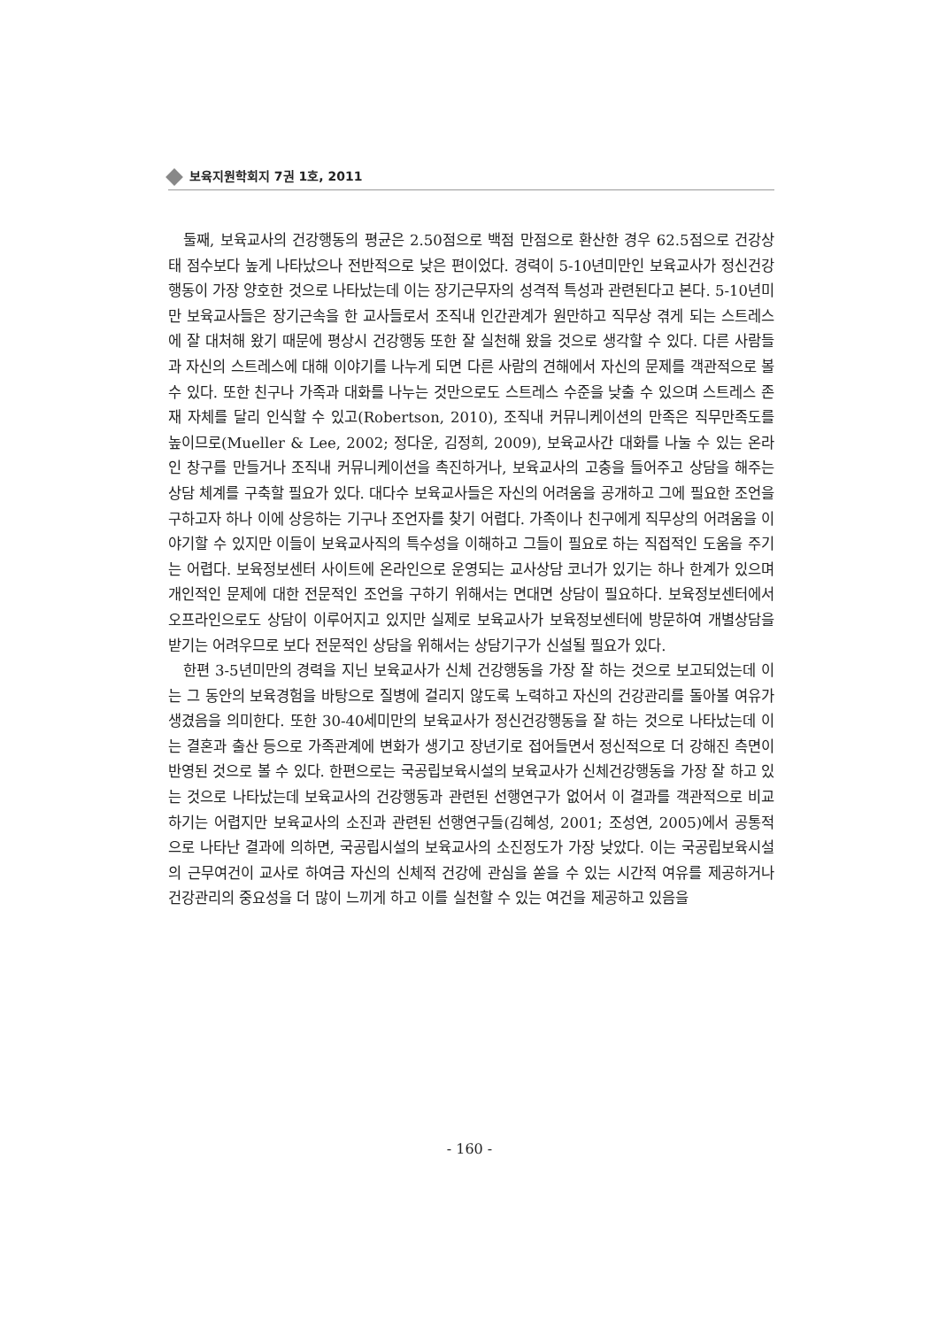보육지원학회지 7권 1호, 2011
둘째, 보육교사의 건강행동의 평균은 2.50점으로 백점 만점으로 환산한 경우 62.5점으로 건강상태 점수보다 높게 나타났으나 전반적으로 낮은 편이었다. 경력이 5-10년미만인 보육교사가 정신건강행동이 가장 양호한 것으로 나타났는데 이는 장기근무자의 성격적 특성과 관련된다고 본다. 5-10년미만 보육교사들은 장기근속을 한 교사들로서 조직내 인간관계가 원만하고 직무상 겪게 되는 스트레스에 잘 대처해 왔기 때문에 평상시 건강행동 또한 잘 실천해 왔을 것으로 생각할 수 있다. 다른 사람들과 자신의 스트레스에 대해 이야기를 나누게 되면 다른 사람의 견해에서 자신의 문제를 객관적으로 볼 수 있다. 또한 친구나 가족과 대화를 나누는 것만으로도 스트레스 수준을 낮출 수 있으며 스트레스 존재 자체를 달리 인식할 수 있고(Robertson, 2010), 조직내 커뮤니케이션의 만족은 직무만족도를 높이므로(Mueller & Lee, 2002; 정다운, 김정희, 2009), 보육교사간 대화를 나눌 수 있는 온라인 창구를 만들거나 조직내 커뮤니케이션을 촉진하거나, 보육교사의 고충을 들어주고 상담을 해주는 상담 체계를 구축할 필요가 있다. 대다수 보육교사들은 자신의 어려움을 공개하고 그에 필요한 조언을 구하고자 하나 이에 상응하는 기구나 조언자를 찾기 어렵다. 가족이나 친구에게 직무상의 어려움을 이야기할 수 있지만 이들이 보육교사직의 특수성을 이해하고 그들이 필요로 하는 직접적인 도움을 주기는 어렵다. 보육정보센터 사이트에 온라인으로 운영되는 교사상담 코너가 있기는 하나 한계가 있으며 개인적인 문제에 대한 전문적인 조언을 구하기 위해서는 면대면 상담이 필요하다. 보육정보센터에서 오프라인으로도 상담이 이루어지고 있지만 실제로 보육교사가 보육정보센터에 방문하여 개별상담을 받기는 어려우므로 보다 전문적인 상담을 위해서는 상담기구가 신설될 필요가 있다.
한편 3-5년미만의 경력을 지닌 보육교사가 신체 건강행동을 가장 잘 하는 것으로 보고되었는데 이는 그 동안의 보육경험을 바탕으로 질병에 걸리지 않도록 노력하고 자신의 건강관리를 돌아볼 여유가 생겼음을 의미한다. 또한 30-40세미만의 보육교사가 정신건강행동을 잘 하는 것으로 나타났는데 이는 결혼과 출산 등으로 가족관계에 변화가 생기고 장년기로 접어들면서 정신적으로 더 강해진 측면이 반영된 것으로 볼 수 있다. 한편으로는 국공립보육시설의 보육교사가 신체건강행동을 가장 잘 하고 있는 것으로 나타났는데 보육교사의 건강행동과 관련된 선행연구가 없어서 이 결과를 객관적으로 비교하기는 어렵지만 보육교사의 소진과 관련된 선행연구들(김혜성, 2001; 조성연, 2005)에서 공통적으로 나타난 결과에 의하면, 국공립시설의 보육교사의 소진정도가 가장 낮았다. 이는 국공립보육시설의 근무여건이 교사로 하여금 자신의 신체적 건강에 관심을 쏟을 수 있는 시간적 여유를 제공하거나 건강관리의 중요성을 더 많이 느끼게 하고 이를 실천할 수 있는 여건을 제공하고 있음을
- 160 -